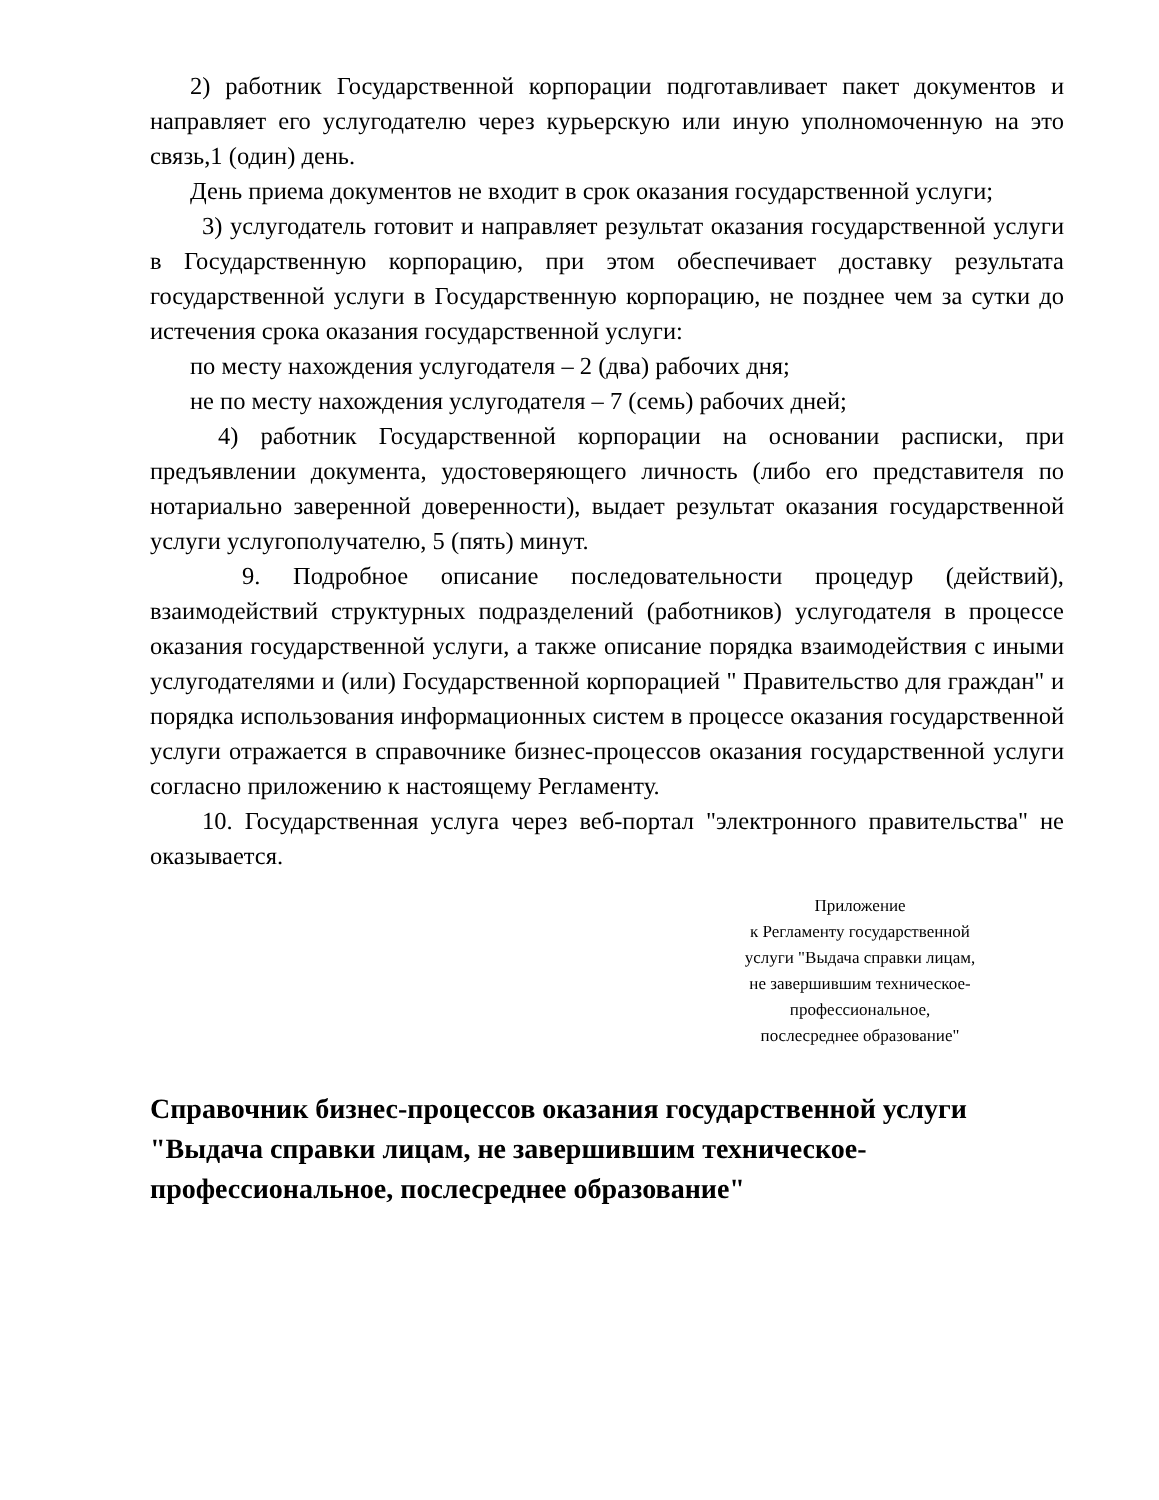2) работник Государственной корпорации подготавливает пакет документов и направляет его услугодателю через курьерскую или иную уполномоченную на это связь,1 (один) день.
День приема документов не входит в срок оказания государственной услуги;
3) услугодатель готовит и направляет результат оказания государственной услуги в Государственную корпорацию, при этом обеспечивает доставку результата государственной услуги в Государственную корпорацию, не позднее чем за сутки до истечения срока оказания государственной услуги:
по месту нахождения услугодателя – 2 (два) рабочих дня;
не по месту нахождения услугодателя – 7 (семь) рабочих дней;
4) работник Государственной корпорации на основании расписки, при предъявлении документа, удостоверяющего личность (либо его представителя по нотариально заверенной доверенности), выдает результат оказания государственной услуги услугополучателю, 5 (пять) минут.
9. Подробное описание последовательности процедур (действий), взаимодействий структурных подразделений (работников) услугодателя в процессе оказания государственной услуги, а также описание порядка взаимодействия с иными услугодателями и (или) Государственной корпорацией " Правительство для граждан" и порядка использования информационных систем в процессе оказания государственной услуги отражается в справочнике бизнес-процессов оказания государственной услуги согласно приложению к настоящему Регламенту.
10. Государственная услуга через веб-портал "электронного правительства" не оказывается.
Приложение
к Регламенту государственной
услуги "Выдача справки лицам,
не завершившим техническое-
профессиональное,
послесреднее образование"
Справочник бизнес-процессов оказания государственной услуги "Выдача справки лицам, не завершившим техническое-профессиональное, послесреднее образование"